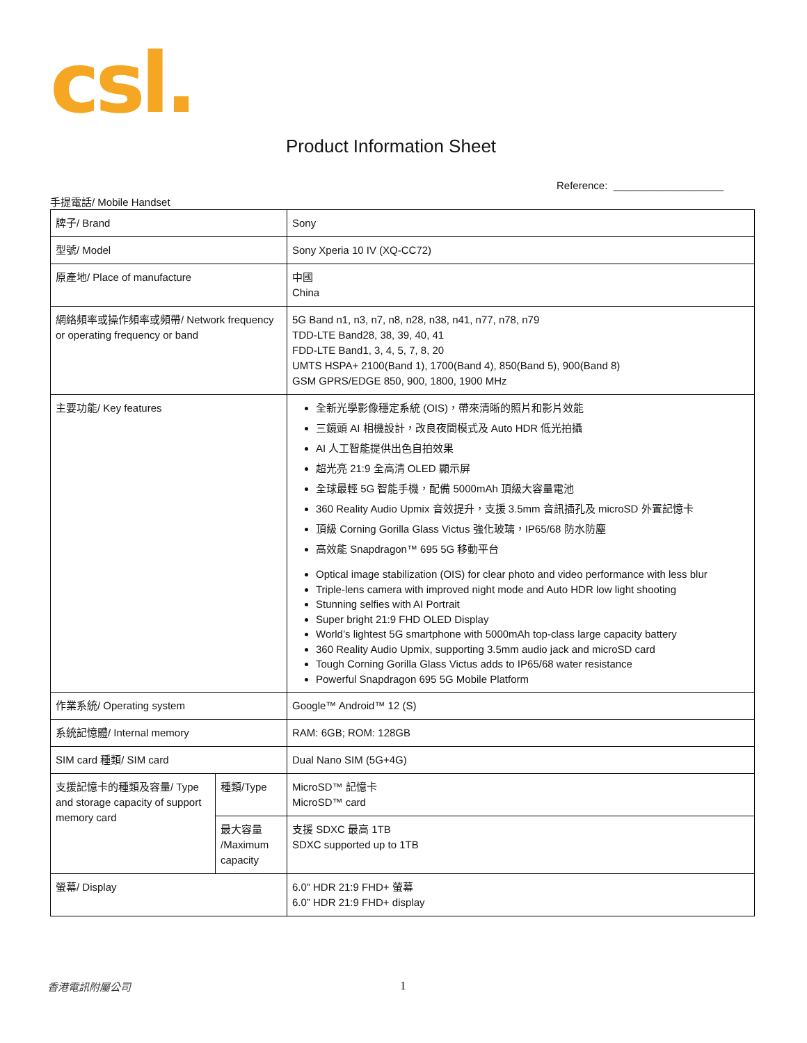csl.
Product Information Sheet
Reference: ___________________
手提電話/ Mobile Handset
| 牌子/ Brand | | Sony |
| 型號/ Model | | Sony Xperia 10 IV (XQ-CC72) |
| 原產地/ Place of manufacture | | 中國 China |
| 網絡頻率或操作頻率或頻帶/ Network frequency or operating frequency or band | | 5G Band n1, n3, n7, n8, n28, n38, n41, n77, n78, n79 TDD-LTE Band28, 38, 39, 40, 41 FDD-LTE Band1, 3, 4, 5, 7, 8, 20 UMTS HSPA+ 2100(Band 1), 1700(Band 4), 850(Band 5), 900(Band 8) GSM GPRS/EDGE 850, 900, 1800, 1900 MHz |
| 主要功能/ Key features | | 全新光學影像穩定系統 (OIS)，帶來清晰的照片和影片效能 三鏡頭 AI 相機設計，改良夜間模式及 Auto HDR 低光拍攝 AI 人工智能提供出色自拍效果 超光亮 21:9 全高清 OLED 顯示屏 全球最輕 5G 智能手機，配備 5000mAh 頂級大容量電池 360 Reality Audio Upmix 音效提升，支援 3.5mm 音訊插孔及 microSD 外置記憶卡 頂級 Corning Gorilla Glass Victus 強化玻璃，IP65/68 防水防塵 高效能 Snapdragon™ 695 5G 移動平台 Optical image stabilization (OIS) for clear photo and video performance with less blur Triple-lens camera with improved night mode and Auto HDR low light shooting Stunning selfies with AI Portrait Super bright 21:9 FHD OLED Display World’s lightest 5G smartphone with 5000mAh top-class large capacity battery 360 Reality Audio Upmix, supporting 3.5mm audio jack and microSD card Tough Corning Gorilla Glass Victus adds to IP65/68 water resistance Powerful Snapdragon 695 5G Mobile Platform |
| 作業系統/ Operating system | | Google™ Android™ 12 (S) |
| 系統記憶體/ Internal memory | | RAM: 6GB; ROM: 128GB |
| SIM card 種類/ SIM card | | Dual Nano SIM (5G+4G) |
| 支援記憶卡的種類及容量/ Type and storage capacity of support memory card | 種類/Type | MicroSD™ 記憶卡 MicroSD™ card |
| | 最大容量 /Maximum capacity | 支援 SDXC 最高 1TB SDXC supported up to 1TB |
| 螢幕/ Display | | 6.0” HDR 21:9 FHD+ 螢幕 6.0” HDR 21:9 FHD+ display |
香港電訊附屬公司 1